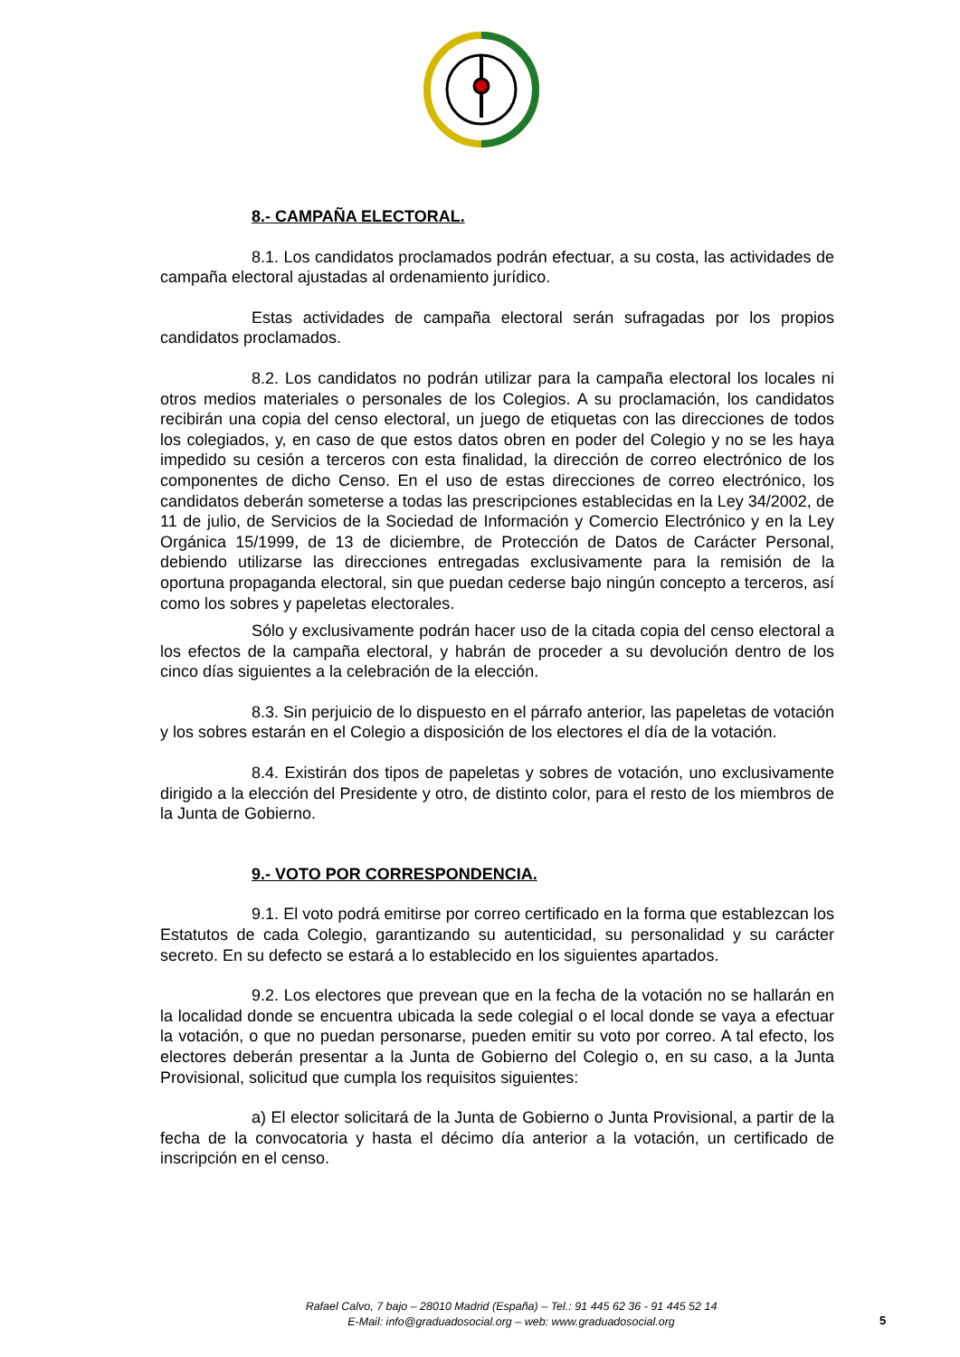8.- CAMPAÑA ELECTORAL.
8.1. Los candidatos proclamados podrán efectuar, a su costa, las actividades de campaña electoral ajustadas al ordenamiento jurídico.
Estas actividades de campaña electoral serán sufragadas por los propios candidatos proclamados.
8.2. Los candidatos no podrán utilizar para la campaña electoral los locales ni otros medios materiales o personales de los Colegios. A su proclamación, los candidatos recibirán una copia del censo electoral, un juego de etiquetas con las direcciones de todos los colegiados, y, en caso de que estos datos obren en poder del Colegio y no se les haya impedido su cesión a terceros con esta finalidad, la dirección de correo electrónico de los componentes de dicho Censo. En el uso de estas direcciones de correo electrónico, los candidatos deberán someterse a todas las prescripciones establecidas en la Ley 34/2002, de 11 de julio, de Servicios de la Sociedad de Información y Comercio Electrónico y en la Ley Orgánica 15/1999, de 13 de diciembre, de Protección de Datos de Carácter Personal, debiendo utilizarse las direcciones entregadas exclusivamente para la remisión de la oportuna propaganda electoral, sin que puedan cederse bajo ningún concepto a terceros, así como los sobres y papeletas electorales.
Sólo y exclusivamente podrán hacer uso de la citada copia del censo electoral a los efectos de la campaña electoral, y habrán de proceder a su devolución dentro de los cinco días siguientes a la celebración de la elección.
8.3. Sin perjuicio de lo dispuesto en el párrafo anterior, las papeletas de votación y los sobres estarán en el Colegio a disposición de los electores el día de la votación.
8.4. Existirán dos tipos de papeletas y sobres de votación, uno exclusivamente dirigido a la elección del Presidente y otro, de distinto color, para el resto de los miembros de la Junta de Gobierno.
9.- VOTO POR CORRESPONDENCIA.
9.1. El voto podrá emitirse por correo certificado en la forma que establezcan los Estatutos de cada Colegio, garantizando su autenticidad, su personalidad y su carácter secreto. En su defecto se estará a lo establecido en los siguientes apartados.
9.2. Los electores que prevean que en la fecha de la votación no se hallarán en la localidad donde se encuentra ubicada la sede colegial o el local donde se vaya a efectuar la votación, o que no puedan personarse, pueden emitir su voto por correo. A tal efecto, los electores deberán presentar a la Junta de Gobierno del Colegio o, en su caso, a la Junta Provisional, solicitud que cumpla los requisitos siguientes:
a) El elector solicitará de la Junta de Gobierno o Junta Provisional, a partir de la fecha de la convocatoria y hasta el décimo día anterior a la votación, un certificado de inscripción en el censo.
Rafael Calvo, 7 bajo – 28010 Madrid (España) – Tel.: 91 445 62 36 - 91 445 52 14
E-Mail: info@graduadosocial.org – web: www.graduadosocial.org
5